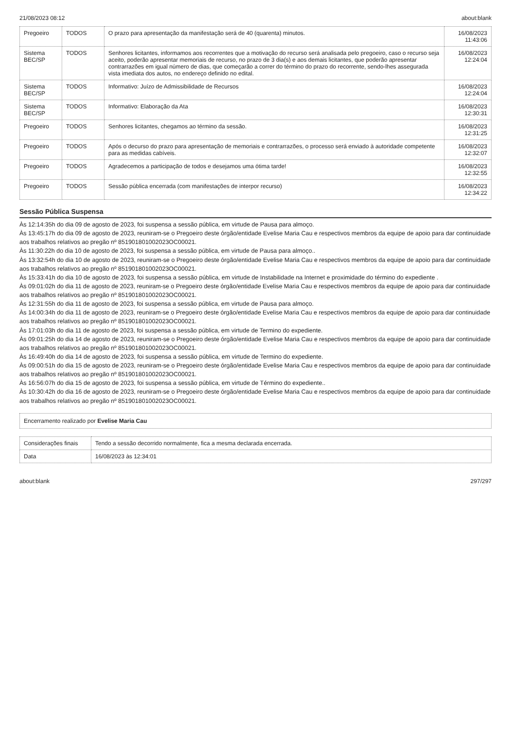21/08/2023 08:12 about:blank
| Pregoeiro | TODOS | O prazo para apresentação da manifestação será de 40 (quarenta) minutos. | 16/08/2023 11:43:06 |
| Sistema BEC/SP | TODOS | Senhores licitantes, informamos aos recorrentes que a motivação do recurso será analisada pelo pregoeiro, caso o recurso seja aceito, poderão apresentar memoriais de recurso, no prazo de 3 dia(s) e aos demais licitantes, que poderão apresentar contrarrazões em igual número de dias, que começarão a correr do término do prazo do recorrente, sendo-lhes assegurada vista imediata dos autos, no endereço definido no edital. | 16/08/2023 12:24:04 |
| Sistema BEC/SP | TODOS | Informativo: Juízo de Admissibilidade de Recursos | 16/08/2023 12:24:04 |
| Sistema BEC/SP | TODOS | Informativo: Elaboração da Ata | 16/08/2023 12:30:31 |
| Pregoeiro | TODOS | Senhores licitantes, chegamos ao término da sessão. | 16/08/2023 12:31:25 |
| Pregoeiro | TODOS | Após o decurso do prazo para apresentação de memoriais e contrarrazões, o processo será enviado à autoridade competente para as medidas cabíveis. | 16/08/2023 12:32:07 |
| Pregoeiro | TODOS | Agradecemos a participação de todos e desejamos uma ótima tarde! | 16/08/2023 12:32:55 |
| Pregoeiro | TODOS | Sessão pública encerrada (com manifestações de interpor recurso) | 16/08/2023 12:34:22 |
Sessão Pública Suspensa
Às 12:14:35h do dia 09 de agosto de 2023, foi suspensa a sessão pública, em virtude de Pausa para almoço.
Às 13:45:17h do dia 09 de agosto de 2023, reuniram-se o Pregoeiro deste órgão/entidade Evelise Maria Cau e respectivos membros da equipe de apoio para dar continuidade aos trabalhos relativos ao pregão nº 851901801002023OC00021.
Às 11:30:22h do dia 10 de agosto de 2023, foi suspensa a sessão pública, em virtude de Pausa para almoço..
Às 13:32:54h do dia 10 de agosto de 2023, reuniram-se o Pregoeiro deste órgão/entidade Evelise Maria Cau e respectivos membros da equipe de apoio para dar continuidade aos trabalhos relativos ao pregão nº 851901801002023OC00021.
Às 15:33:41h do dia 10 de agosto de 2023, foi suspensa a sessão pública, em virtude de Instabilidade na Internet e proximidade do término do expediente .
Às 09:01:02h do dia 11 de agosto de 2023, reuniram-se o Pregoeiro deste órgão/entidade Evelise Maria Cau e respectivos membros da equipe de apoio para dar continuidade aos trabalhos relativos ao pregão nº 851901801002023OC00021.
Às 12:31:55h do dia 11 de agosto de 2023, foi suspensa a sessão pública, em virtude de Pausa para almoço.
Às 14:00:34h do dia 11 de agosto de 2023, reuniram-se o Pregoeiro deste órgão/entidade Evelise Maria Cau e respectivos membros da equipe de apoio para dar continuidade aos trabalhos relativos ao pregão nº 851901801002023OC00021.
Às 17:01:03h do dia 11 de agosto de 2023, foi suspensa a sessão pública, em virtude de Termino do expediente.
Às 09:01:25h do dia 14 de agosto de 2023, reuniram-se o Pregoeiro deste órgão/entidade Evelise Maria Cau e respectivos membros da equipe de apoio para dar continuidade aos trabalhos relativos ao pregão nº 851901801002023OC00021.
Às 16:49:40h do dia 14 de agosto de 2023, foi suspensa a sessão pública, em virtude de Termino do expediente.
Às 09:00:51h do dia 15 de agosto de 2023, reuniram-se o Pregoeiro deste órgão/entidade Evelise Maria Cau e respectivos membros da equipe de apoio para dar continuidade aos trabalhos relativos ao pregão nº 851901801002023OC00021.
Às 16:56:07h do dia 15 de agosto de 2023, foi suspensa a sessão pública, em virtude de Término do expediente..
Às 10:30:42h do dia 16 de agosto de 2023, reuniram-se o Pregoeiro deste órgão/entidade Evelise Maria Cau e respectivos membros da equipe de apoio para dar continuidade aos trabalhos relativos ao pregão nº 851901801002023OC00021.
Encerramento realizado por Evelise Maria Cau
| Considerações finais | Tendo a sessão decorrido normalmente, fica a mesma declarada encerrada. |
| Data | 16/08/2023 às 12:34:01 |
about:blank 297/297